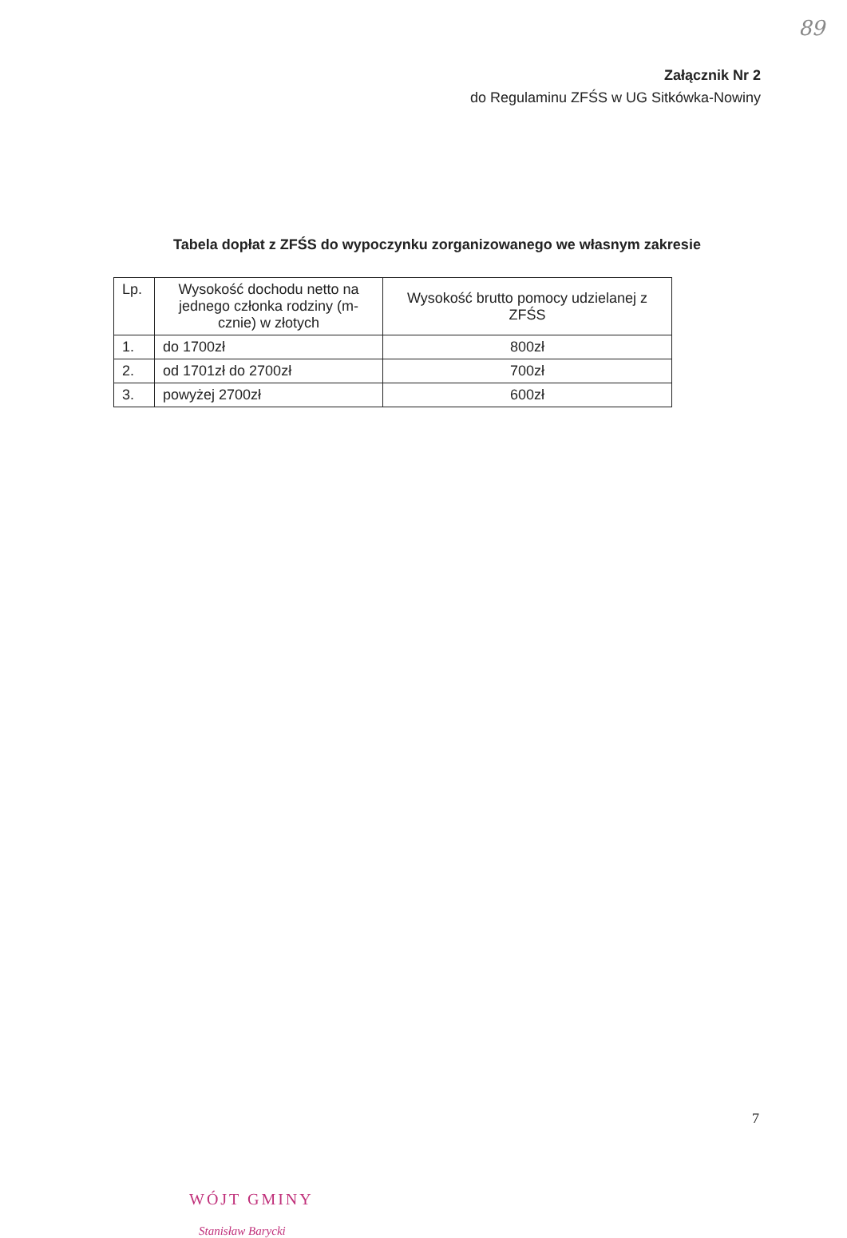89
Załącznik Nr 2
do Regulaminu ZFŚS w UG Sitkówka-Nowiny
Tabela dopłat z ZFŚS do wypoczynku zorganizowanego we własnym zakresie
| Lp. | Wysokość dochodu netto na jednego członka rodziny (m-cznie) w złotych | Wysokość brutto pomocy udzielanej z ZFŚS |
| --- | --- | --- |
| 1. | do 1700zł | 800zł |
| 2. | od 1701zł do 2700zł | 700zł |
| 3. | powyżej 2700zł | 600zł |
WÓJT GMINY
Stanisław Barycki
7